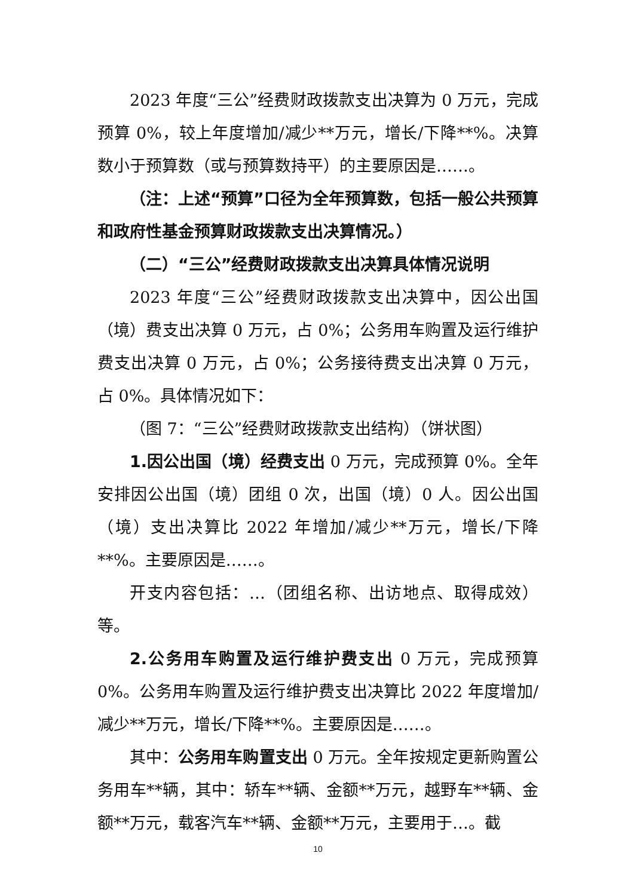2023 年度“三公”经费财政拨款支出决算为 0 万元，完成预算 0%，较上年度增加/减少**万元，增长/下降**%。决算数小于预算数（或与预算数持平）的主要原因是……。
（注：上述“预算”口径为全年预算数，包括一般公共预算和政府性基金预算财政拨款支出决算情况。）
（二）“三公”经费财政拨款支出决算具体情况说明
2023 年度“三公”经费财政拨款支出决算中，因公出国（境）费支出决算 0 万元，占 0%；公务用车购置及运行维护费支出决算 0 万元，占 0%；公务接待费支出决算 0 万元，占 0%。具体情况如下：
（图 7：“三公”经费财政拨款支出结构）（饼状图）
1.因公出国（境）经费支出 0 万元，完成预算 0%。全年安排因公出国（境）团组 0 次，出国（境）0 人。因公出国（境）支出决算比 2022 年增加/减少**万元，增长/下降**%。主要原因是……。
开支内容包括：…（团组名称、出访地点、取得成效）等。
2.公务用车购置及运行维护费支出 0 万元，完成预算 0%。公务用车购置及运行维护费支出决算比 2022 年度增加/减少**万元，增长/下降**%。主要原因是……。
其中：公务用车购置支出 0 万元。全年按规定更新购置公务用车**辆，其中：轿车**辆、金额**万元，越野车**辆、金额**万元，载客汽车**辆、金额**万元，主要用于…。截
10